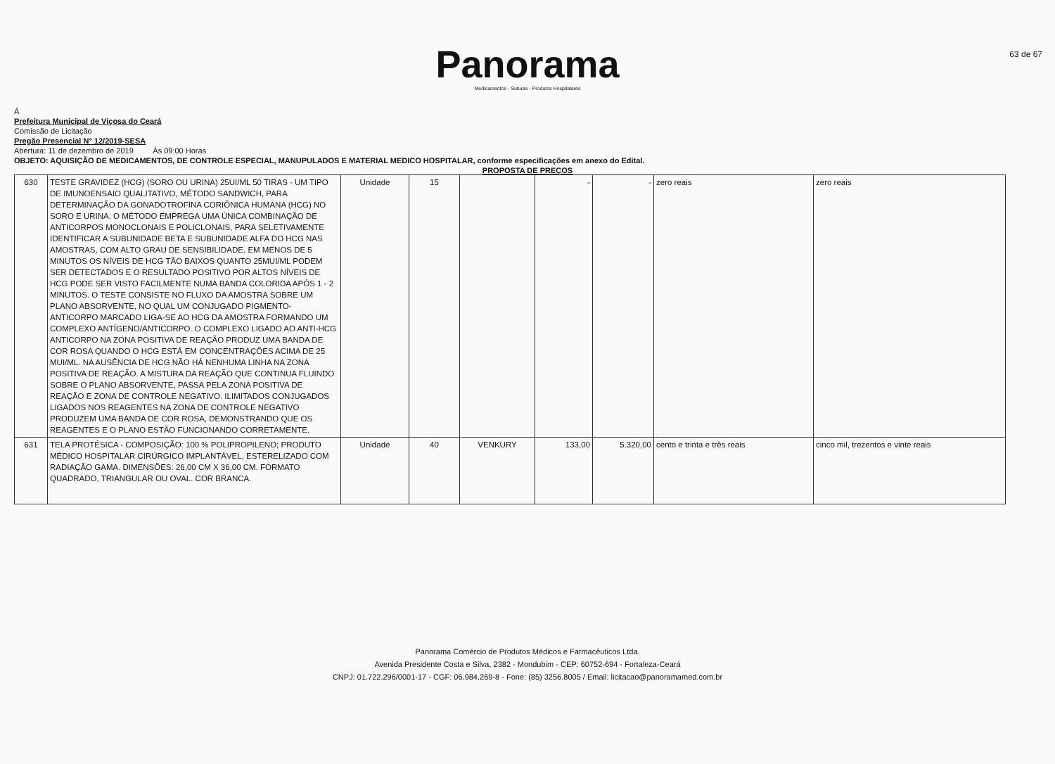63 de 67
Panorama
Medicamentos - Suturas - Produtos Hospitalares
Á
Prefeitura Municipal de Viçosa do Ceará
Comissão de Licitação
Pregão Presencial N° 12/2019-SESA
Abertura: 11 de dezembro de 2019 Ás 09:00 Horas
OBJETO: AQUISIÇÃO DE MEDICAMENTOS, DE CONTROLE ESPECIAL, MANUPULADOS E MATERIAL MEDICO HOSPITALAR, conforme especificações em anexo do Edital.
PROPOSTA DE PREÇOS
| 630 | TESTE GRAVIDEZ (HCG) (SORO OU URINA) 25UI/ML 50 TIRAS - UM TIPO DE IMUNOENSAIO QUALITATIVO, MÉTODO SANDWICH, PARA DETERMINAÇÃO DA GONADOTROFINA CORIÔNICA HUMANA (HCG) NO SORO E URINA. O MÉTODO EMPREGA UMA ÚNICA COMBINAÇÃO DE ANTICORPOS MONOCLONAIS E POLICLONAIS, PARA SELETIVAMENTE IDENTIFICAR A SUBUNIDADE BETA E SUBUNIDADE ALFA DO HCG NAS AMOSTRAS, COM ALTO GRAU DE SENSIBILIDADE. EM MENOS DE 5 MINUTOS OS NÍVEIS DE HCG TÃO BAIXOS QUANTO 25MUI/ML PODEM SER DETECTADOS E O RESULTADO POSITIVO POR ALTOS NÍVEIS DE HCG PODE SER VISTO FACILMENTE NUMA BANDA COLORIDA APÓS 1 - 2 MINUTOS. O TESTE CONSISTE NO FLUXO DA AMOSTRA SOBRE UM PLANO ABSORVENTE, NO QUAL UM CONJUGADO PIGMENTO-ANTICORPO MARCADO LIGA-SE AO HCG DA AMOSTRA FORMANDO UM COMPLEXO ANTÍGENO/ANTICORPO. O COMPLEXO LIGADO AO ANTI-HCG ANTICORPO NA ZONA POSITIVA DE REAÇÃO PRODUZ UMA BANDA DE COR ROSA QUANDO O HCG ESTÁ EM CONCENTRAÇÕES ACIMA DE 25 MUI/ML. NA AUSÊNCIA DE HCG NÃO HÁ NENHUMA LINHA NA ZONA POSITIVA DE REAÇÃO. A MISTURA DA REAÇÃO QUE CONTINUA FLUINDO SOBRE O PLANO ABSORVENTE, PASSA PELA ZONA POSITIVA DE REAÇÃO E ZONA DE CONTROLE NEGATIVO. ILIMITADOS CONJUGADOS LIGADOS NOS REAGENTES NA ZONA DE CONTROLE NEGATIVO PRODUZEM UMA BANDA DE COR ROSA, DEMONSTRANDO QUE OS REAGENTES E O PLANO ESTÃO FUNCIONANDO CORRETAMENTE. | Unidade | 15 | | - | - | zero reais | zero reais |
| 631 | TELA PROTÉSICA - COMPOSIÇÃO: 100 % POLIPROPILENO; PRODUTO MÉDICO HOSPITALAR CIRÚRGICO IMPLANTÁVEL, ESTERELIZADO COM RADIAÇÃO GAMA. DIMENSÕES: 26,00 CM X 36,00 CM. FORMATO QUADRADO, TRIANGULAR OU OVAL. COR BRANCA. | Unidade | 40 | VENKURY | 133,00 | 5.320,00 | cento e trinta e três reais | cinco mil, trezentos e vinte reais |
Panorama Comércio de Produtos Médicos e Farmacêuticos Ltda.
Avenida Presidente Costa e Silva, 2382 - Mondubim - CEP: 60752-694 - Fortaleza-Ceará
CNPJ: 01.722.296/0001-17 - CGF: 06.984.269-8 - Fone: (85) 3256.8005 / Email: licitacao@panoramamed.com.br